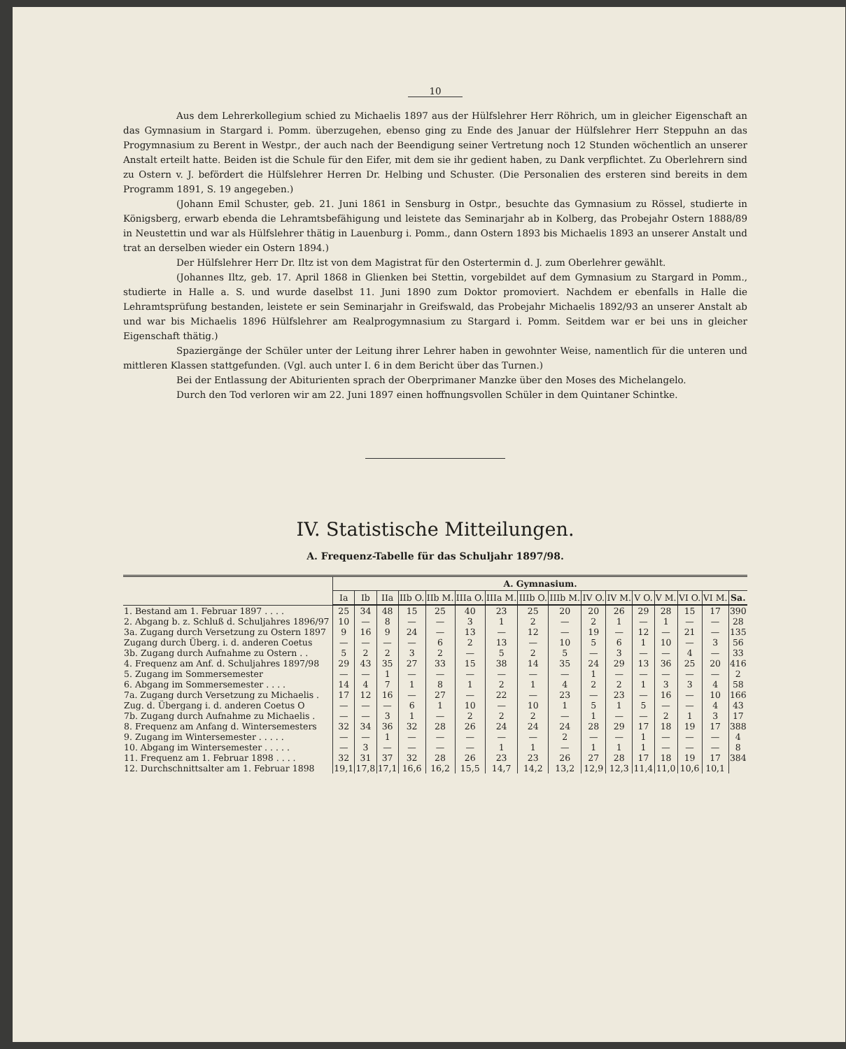10
Aus dem Lehrerkollegium schied zu Michaelis 1897 aus der Hülfslehrer Herr Röhrich, um in gleicher Eigenschaft an das Gymnasium in Stargard i. Pomm. überzugehen, ebenso ging zu Ende des Januar der Hülfslehrer Herr Steppuhn an das Progymnasium zu Berent in Westpr., der auch nach der Beendigung seiner Vertretung noch 12 Stunden wöchentlich an unserer Anstalt erteilt hatte. Beiden ist die Schule für den Eifer, mit dem sie ihr gedient haben, zu Dank verpflichtet. Zu Oberlehrern sind zu Ostern v. J. befördert die Hülfslehrer Herren Dr. Helbing und Schuster. (Die Personalien des ersteren sind bereits in dem Programm 1891, S. 19 angegeben.)
(Johann Emil Schuster, geb. 21. Juni 1861 in Sensburg in Ostpr., besuchte das Gymnasium zu Rössel, studierte in Königsberg, erwarb ebenda die Lehramtsbefähigung und leistete das Seminarjahr ab in Kolberg, das Probejahr Ostern 1888/89 in Neustettin und war als Hülfslehrer thätig in Lauenburg i. Pomm., dann Ostern 1893 bis Michaelis 1893 an unserer Anstalt und trat an derselben wieder ein Ostern 1894.)
Der Hülfslehrer Herr Dr. Iltz ist von dem Magistrat für den Ostertermin d. J. zum Oberlehrer gewählt.
(Johannes Iltz, geb. 17. April 1868 in Glienken bei Stettin, vorgebildet auf dem Gymnasium zu Stargard in Pomm., studierte in Halle a. S. und wurde daselbst 11. Juni 1890 zum Doktor promoviert. Nachdem er ebenfalls in Halle die Lehramtsprüfung bestanden, leistete er sein Seminarjahr in Greifswald, das Probejahr Michaelis 1892/93 an unserer Anstalt ab und war bis Michaelis 1896 Hülfslehrer am Realprogymnasium zu Stargard i. Pomm. Seitdem war er bei uns in gleicher Eigenschaft thätig.)
Spaziergänge der Schüler unter der Leitung ihrer Lehrer haben in gewohnter Weise, namentlich für die unteren und mittleren Klassen stattgefunden. (Vgl. auch unter I. 6 in dem Bericht über das Turnen.)
Bei der Entlassung der Abiturienten sprach der Oberprimaner Manzke über den Moses des Michelangelo.
Durch den Tod verloren wir am 22. Juni 1897 einen hoffnungsvollen Schüler in dem Quintaner Schintke.
IV. Statistische Mitteilungen.
A. Frequenz-Tabelle für das Schuljahr 1897/98.
| | A. Gymnasium. | | | | | | | | | | | | | | | |
| --- | --- | --- | --- | --- | --- | --- | --- | --- | --- | --- | --- | --- | --- | --- | --- | --- |
| | Ia | Ib | IIa | IIb O. | IIb M. | IIIa O. | IIIa M. | IIIb O. | IIIb M. | IV O. | IV M. | V O. | V M. | VI O. | VI M. | Sa. |
| 1. Bestand am 1. Februar 1897 . . . . | 25 | 34 | 48 | 15 | 25 | 40 | 23 | 25 | 20 | 20 | 26 | 29 | 28 | 15 | 17 | 390 |
| 2. Abgang b. z. Schluß d. Schuljahres 1896/97 | 10 | — | 8 | — | — | 3 | 1 | 2 | — | 2 | 1 | — | 1 | — | — | 28 |
| 3a. Zugang durch Versetzung zu Ostern 1897 | 9 | 16 | 9 | 24 | — | 13 | — | 12 | — | 19 | — | 12 | — | 21 | — | 135 |
| Zugang durch Überg. i. d. anderen Coetus | — | — | — | — | 6 | 2 | 13 | — | 10 | 5 | 6 | 1 | 10 | — | 3 | 56 |
| 3b. Zugang durch Aufnahme zu Ostern . . | 5 | 2 | 2 | 3 | 2 | — | 5 | 2 | 5 | — | 3 | — | — | 4 | — | 33 |
| 4. Frequenz am Anf. d. Schuljahres 1897/98 | 29 | 43 | 35 | 27 | 33 | 15 | 38 | 14 | 35 | 24 | 29 | 13 | 36 | 25 | 20 | 416 |
| 5. Zugang im Sommersemester | — | — | 1 | — | — | — | — | — | — | 1 | — | — | — | — | — | 2 |
| 6. Abgang im Sommersemester . . . . | 14 | 4 | 7 | 1 | 8 | 1 | 2 | 1 | 4 | 2 | 2 | 1 | 3 | 3 | 4 | 58 |
| 7a. Zugang durch Versetzung zu Michaelis . | 17 | 12 | 16 | — | 27 | — | 22 | — | 23 | — | 23 | — | 16 | — | 10 | 166 |
| Zug. d. Übergang i. d. anderen Coetus O | — | — | — | 6 | 1 | 10 | — | 10 | 1 | 5 | 1 | 5 | — | — | 4 | 43 |
| 7b. Zugang durch Aufnahme zu Michaelis . | — | — | 3 | 1 | — | 2 | 2 | 2 | — | 1 | — | — | 2 | 1 | 3 | 17 |
| 8. Frequenz am Anfang d. Wintersemesters | 32 | 34 | 36 | 32 | 28 | 26 | 24 | 24 | 24 | 28 | 29 | 17 | 18 | 19 | 17 | 388 |
| 9. Zugang im Wintersemester . . . . . | — | — | 1 | — | — | — | — | — | 2 | — | — | 1 | — | — | — | 4 |
| 10. Abgang im Wintersemester . . . . . | — | 3 | — | — | — | — | 1 | 1 | — | 1 | 1 | 1 | — | — | — | 8 |
| 11. Frequenz am 1. Februar 1898 . . . . | 32 | 31 | 37 | 32 | 28 | 26 | 23 | 23 | 26 | 27 | 28 | 17 | 18 | 19 | 17 | 384 |
| 12. Durchschnittsalter am 1. Februar 1898 | 19,1 | 17,8 | 17,1 | 16,6 | 16,2 | 15,5 | 14,7 | 14,2 | 13,2 | 12,9 | 12,3 | 11,4 | 11,0 | 10,6 | 10,1 | |